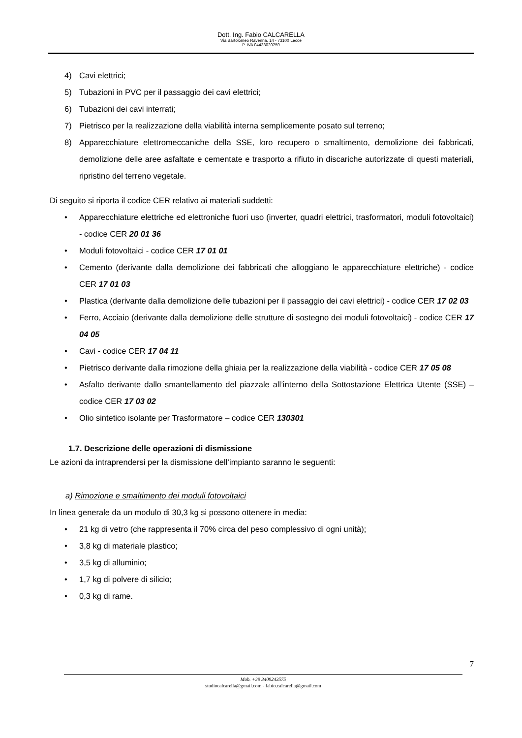Dott. Ing. Fabio CALCARELLA
Via Bartolomeo Ravenna, 14 - 73100 Lecce
P. IVA 04433020759
4) Cavi elettrici;
5) Tubazioni in PVC per il passaggio dei cavi elettrici;
6) Tubazioni dei cavi interrati;
7) Pietrisco per la realizzazione della viabilità interna semplicemente posato sul terreno;
8) Apparecchiature elettromeccaniche della SSE, loro recupero o smaltimento, demolizione dei fabbricati, demolizione delle aree asfaltate e cementate e trasporto a rifiuto in discariche autorizzate di questi materiali, ripristino del terreno vegetale.
Di seguito si riporta il codice CER relativo ai materiali suddetti:
• Apparecchiature elettriche ed elettroniche fuori uso (inverter, quadri elettrici, trasformatori, moduli fotovoltaici) - codice CER 20 01 36
• Moduli fotovoltaici - codice CER 17 01 01
• Cemento (derivante dalla demolizione dei fabbricati che alloggiano le apparecchiature elettriche) - codice CER 17 01 03
• Plastica (derivante dalla demolizione delle tubazioni per il passaggio dei cavi elettrici) - codice CER 17 02 03
• Ferro, Acciaio (derivante dalla demolizione delle strutture di sostegno dei moduli fotovoltaici) - codice CER 17 04 05
• Cavi - codice CER 17 04 11
• Pietrisco derivante dalla rimozione della ghiaia per la realizzazione della viabilità - codice CER 17 05 08
• Asfalto derivante dallo smantellamento del piazzale all’interno della Sottostazione Elettrica Utente (SSE) – codice CER 17 03 02
• Olio sintetico isolante per Trasformatore – codice CER 130301
1.7. Descrizione delle operazioni di dismissione
Le azioni da intraprendersi per la dismissione dell’impianto saranno le seguenti:
a) Rimozione e smaltimento dei moduli fotovoltaici
In linea generale da un modulo di 30,3 kg si possono ottenere in media:
• 21 kg di vetro (che rappresenta il 70% circa del peso complessivo di ogni unità);
• 3,8 kg di materiale plastico;
• 3,5 kg di alluminio;
• 1,7 kg di polvere di silicio;
• 0,3 kg di rame.
7
Mob. +39 3409243575
studiocalcarella@gmail.com - fabio.calcarella@gmail.com